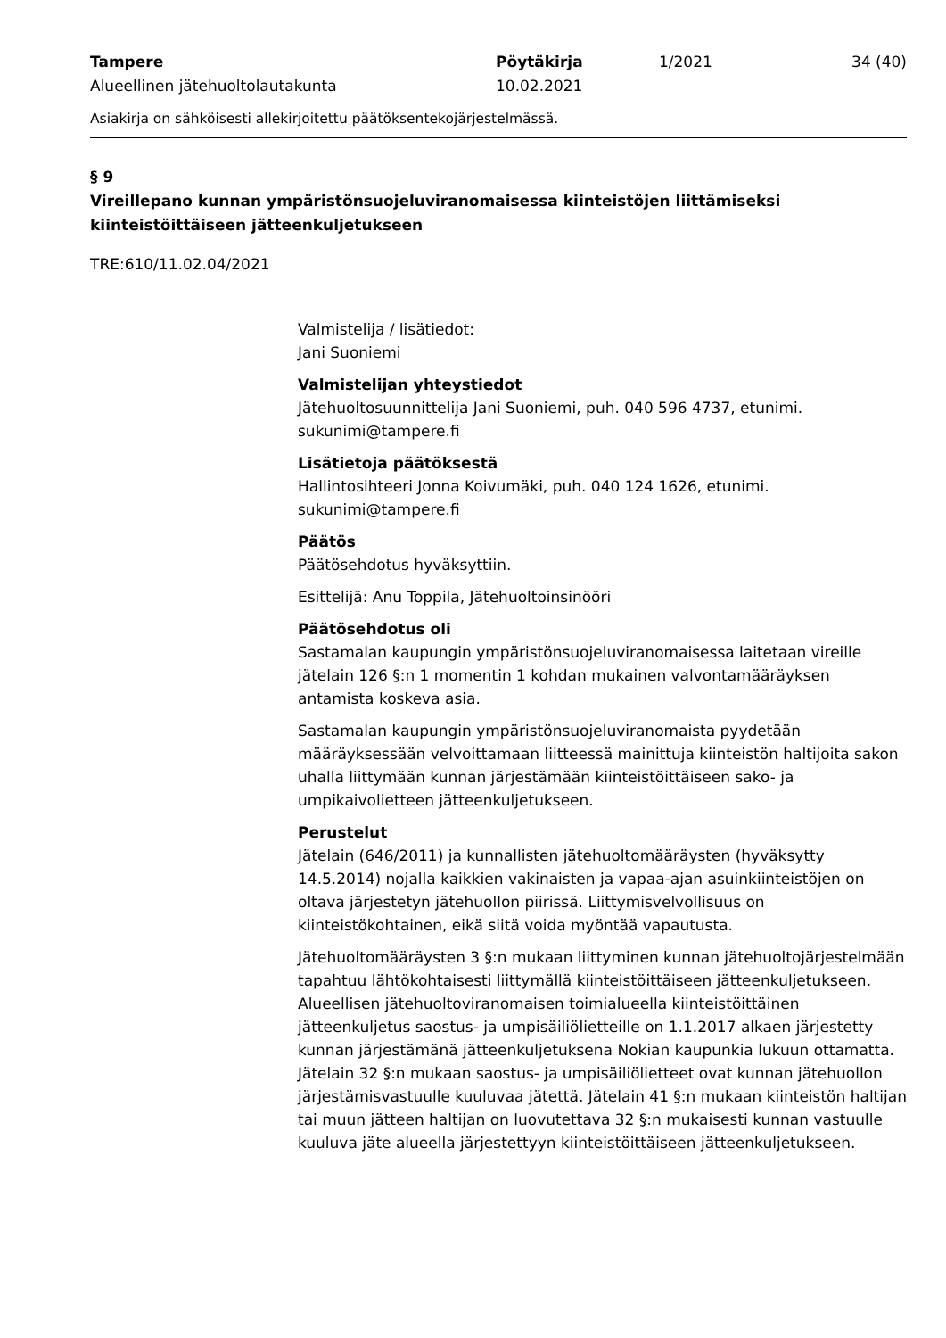Tampere
Alueellinen jätehuoltolautakunta
Pöytäkirja
10.02.2021
1/2021 34 (40)
Asiakirja on sähköisesti allekirjoitettu päätöksentekojärjestelmässä.
§ 9
Vireillepano kunnan ympäristönsuojeluviranomaisessa kiinteistöjen liittämiseksi kiinteistöittäiseen jätteenkuljetukseen
TRE:610/11.02.04/2021
Valmistelija / lisätiedot:
Jani Suoniemi
Valmistelijan yhteystiedot
Jätehuoltosuunnittelija Jani Suoniemi, puh. 040 596 4737, etunimi.
sukunimi@tampere.fi
Lisätietoja päätöksestä
Hallintosihteeri Jonna Koivumäki, puh. 040 124 1626, etunimi.
sukunimi@tampere.fi
Päätös
Päätösehdotus hyväksyttiin.
Esittelijä: Anu Toppila, Jätehuoltoinsinööri
Päätösehdotus oli
Sastamalan kaupungin ympäristönsuojeluviranomaisessa laitetaan vireille jätelain 126 §:n 1 momentin 1 kohdan mukainen valvontamääräyksen antamista koskeva asia.
Sastamalan kaupungin ympäristönsuojeluviranomaista pyydetään määräyksessään velvoittamaan liitteessä mainittuja kiinteistön haltijoita sakon uhalla liittymään kunnan järjestämään kiinteistöittäiseen sako- ja umpikaivolietteen jätteenkuljetukseen.
Perustelut
Jätelain (646/2011) ja kunnallisten jätehuoltomääräysten (hyväksytty 14.5.2014) nojalla kaikkien vakinaisten ja vapaa-ajan asuinkiinteistöjen on oltava järjestetyn jätehuollon piirissä. Liittymisvelvollisuus on kiinteistökohtainen, eikä siitä voida myöntää vapautusta.
Jätehuoltomääräysten 3 §:n mukaan liittyminen kunnan jätehuoltojärjestelmään tapahtuu lähtökohtaisesti liittymällä kiinteistöittäiseen jätteenkuljetukseen. Alueellisen jätehuoltoviranomaisen toimialueella kiinteistöittäinen jätteenkuljetus saostus- ja umpisäiliölietteille on 1.1.2017 alkaen järjestetty kunnan järjestämänä jätteenkuljetuksena Nokian kaupunkia lukuun ottamatta. Jätelain 32 §:n mukaan saostus- ja umpisäiliölietteet ovat kunnan jätehuollon järjestämisvastuulle kuuluvaa jätettä. Jätelain 41 §:n mukaan kiinteistön haltijan tai muun jätteen haltijan on luovutettava 32 §:n mukaisesti kunnan vastuulle kuuluva jäte alueella järjestettyyn kiinteistöittäiseen jätteenkuljetukseen.